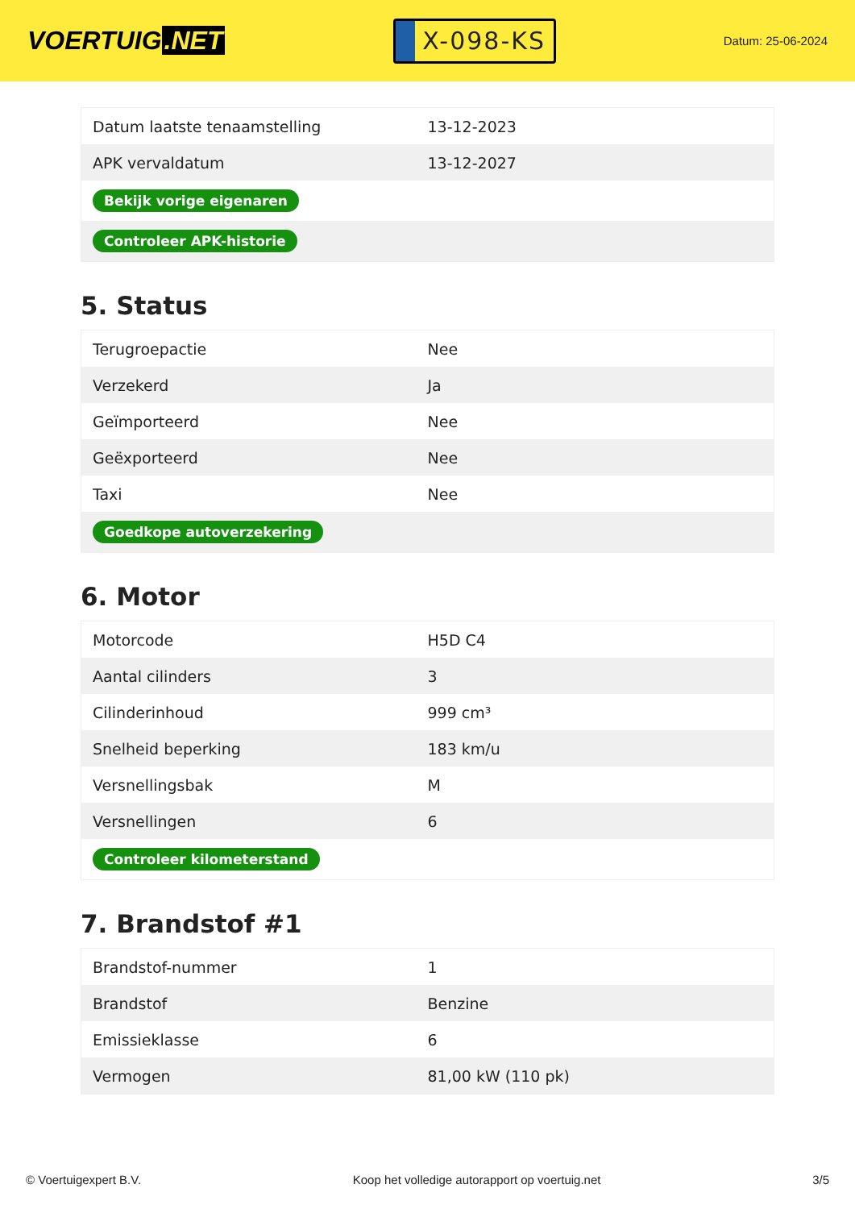VOERTUIG.NET
X-098-KS
Datum: 25-06-2024
| Datum laatste tenaamstelling | 13-12-2023 |
| APK vervaldatum | 13-12-2027 |
| Bekijk vorige eigenaren | |
| Controleer APK-historie | |
5. Status
| Terugroepactie | Nee |
| Verzekerd | Ja |
| Geïmporteerd | Nee |
| Geëxporteerd | Nee |
| Taxi | Nee |
| Goedkope autoverzekering | |
6. Motor
| Motorcode | H5D C4 |
| Aantal cilinders | 3 |
| Cilinderinhoud | 999 cm³ |
| Snelheid beperking | 183 km/u |
| Versnellingsbak | M |
| Versnellingen | 6 |
| Controleer kilometerstand | |
7. Brandstof #1
| Brandstof-nummer | 1 |
| Brandstof | Benzine |
| Emissieklasse | 6 |
| Vermogen | 81,00 kW (110 pk) |
© Voertuigexpert B.V. Koop het volledige autorapport op voertuig.net 3/5